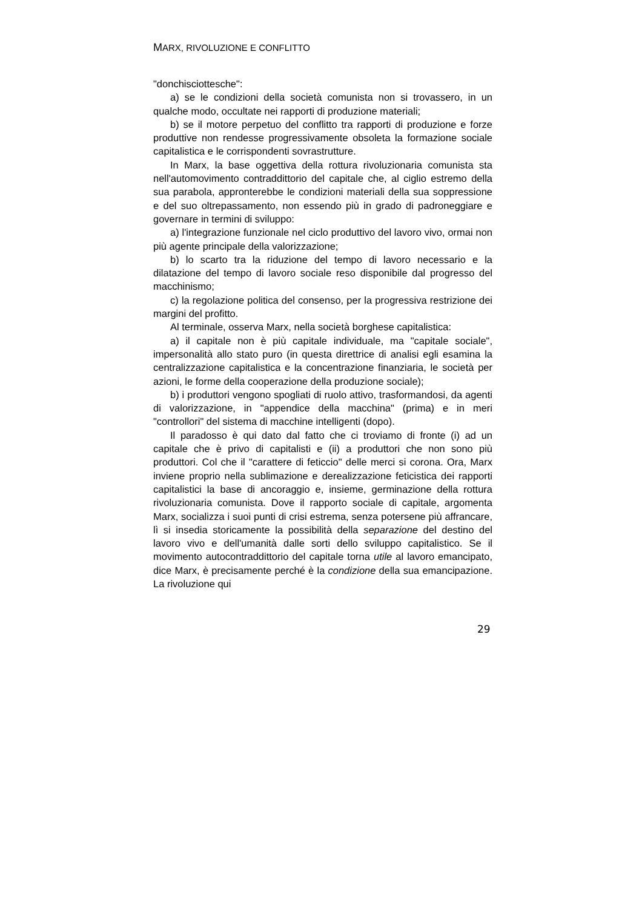MARX, RIVOLUZIONE E CONFLITTO
"donchisciottesche":
a) se le condizioni della società comunista non si trovassero, in un qualche modo, occultate nei rapporti di produzione materiali;
b) se il motore perpetuo del conflitto tra rapporti di produzione e forze produttive non rendesse progressivamente obsoleta la formazione sociale capitalistica e le corrispondenti sovrastrutture.
In Marx, la base oggettiva della rottura rivoluzionaria comunista sta nell'automovimento contraddittorio del capitale che, al ciglio estremo della sua parabola, appronterebbe le condizioni materiali della sua soppressione e del suo oltrepassamento, non essendo più in grado di padroneggiare e governare in termini di sviluppo:
a) l'integrazione funzionale nel ciclo produttivo del lavoro vivo, ormai non più agente principale della valorizzazione;
b) lo scarto tra la riduzione del tempo di lavoro necessario e la dilatazione del tempo di lavoro sociale reso disponibile dal progresso del macchinismo;
c) la regolazione politica del consenso, per la progressiva restrizione dei margini del profitto.
Al terminale, osserva Marx, nella società borghese capitalistica:
a) il capitale non è più capitale individuale, ma "capitale sociale", impersonalità allo stato puro (in questa direttrice di analisi egli esamina la centralizzazione capitalistica e la concentrazione finanziaria, le società per azioni, le forme della cooperazione della produzione sociale);
b) i produttori vengono spogliati di ruolo attivo, trasformandosi, da agenti di valorizzazione, in "appendice della macchina" (prima) e in meri "controllori" del sistema di macchine intelligenti (dopo).
Il paradosso è qui dato dal fatto che ci troviamo di fronte (i) ad un capitale che è privo di capitalisti e (ii) a produttori che non sono più produttori. Col che il "carattere di feticcio" delle merci si corona. Ora, Marx inviene proprio nella sublimazione e derealizzazione feticistica dei rapporti capitalistici la base di ancoraggio e, insieme, germinazione della rottura rivoluzionaria comunista. Dove il rapporto sociale di capitale, argomenta Marx, socializza i suoi punti di crisi estrema, senza potersene più affrancare, lì si insedia storicamente la possibilità della separazione del destino del lavoro vivo e dell'umanità dalle sorti dello sviluppo capitalistico. Se il movimento autocontraddittorio del capitale torna utile al lavoro emancipato, dice Marx, è precisamente perché è la condizione della sua emancipazione. La rivoluzione qui
29